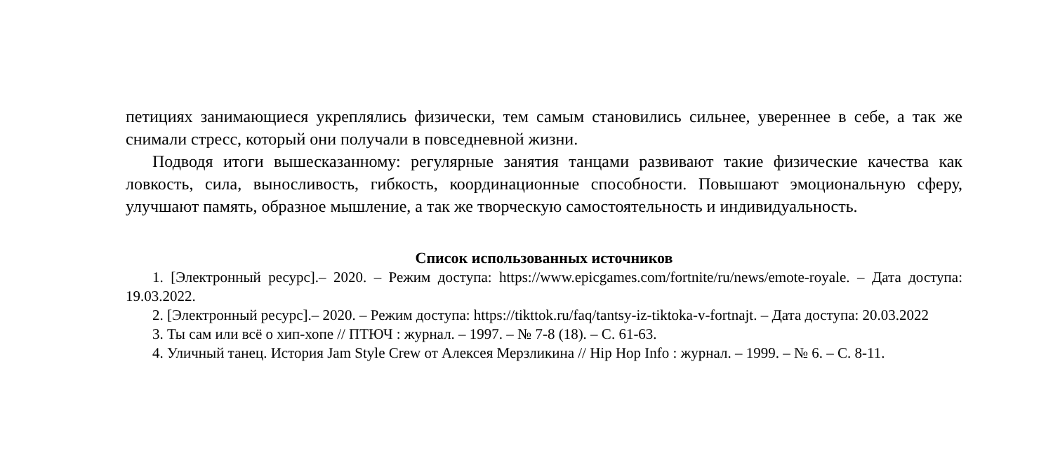петициях занимающиеся укреплялись физически, тем самым становились сильнее, увереннее в себе, а так же снимали стресс, который они получали в повседневной жизни.
Подводя итоги вышесказанному: регулярные занятия танцами развивают такие физические качества как ловкость, сила, выносливость, гибкость, координационные способности. Повышают эмоциональную сферу, улучшают память, образное мышление, а так же творческую самостоятельность и индивидуальность.
Список использованных источников
1. [Электронный ресурс].– 2020. – Режим доступа: https://www.epicgames.com/fortnite/ru/news/emote-royale. – Дата доступа: 19.03.2022.
2. [Электронный ресурс].– 2020. – Режим доступа: https://tikttok.ru/faq/tantsy-iz-tiktoka-v-fortnajt. – Дата доступа: 20.03.2022
3. Ты сам или всё о хип-хопе // ПТЮЧ : журнал. – 1997. – № 7-8 (18). – С. 61-63.
4. Уличный танец. История Jam Style Crew от Алексея Мерзликина // Hip Hop Info : журнал. – 1999. – № 6. – С. 8-11.